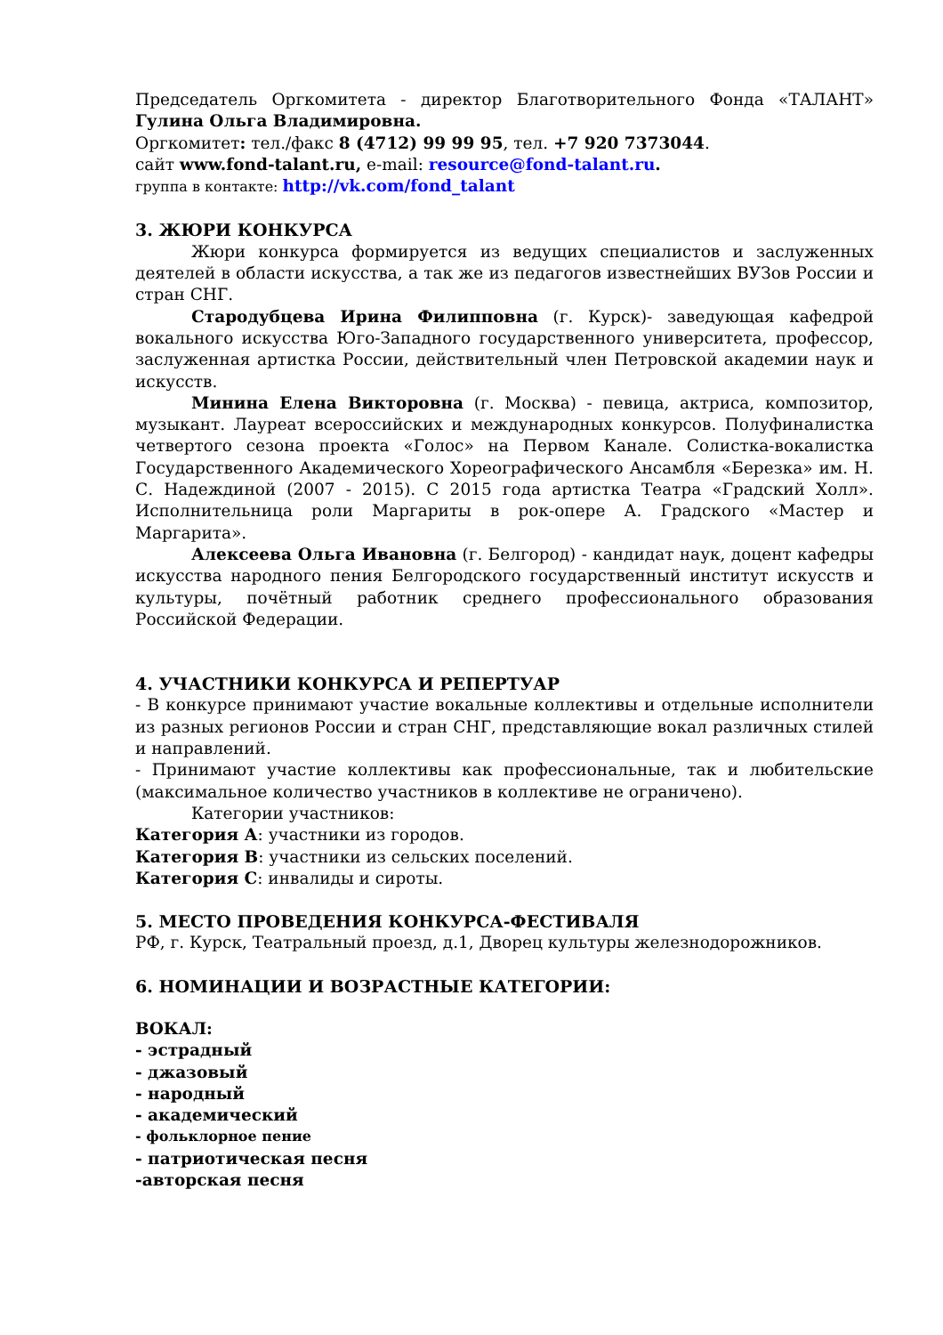Председатель Оргкомитета - директор Благотворительного Фонда «ТАЛАНТ» Гулина Ольга Владимировна.
Оргкомитет: тел./факс 8 (4712) 99 99 95, тел. +7 920 7373044.
сайт www.fond-talant.ru, e-mail: resource@fond-talant.ru.
группа в контакте: http://vk.com/fond_talant
3. ЖЮРИ КОНКУРСА
Жюри конкурса формируется из ведущих специалистов и заслуженных деятелей в области искусства, а так же из педагогов известнейших ВУЗов России и стран СНГ.
Стародубцева Ирина Филипповна (г. Курск)- заведующая кафедрой вокального искусства Юго-Западного государственного университета, профессор, заслуженная артистка России, действительный член Петровской академии наук и искусств.
Минина Елена Викторовна (г. Москва) - певица, актриса, композитор, музыкант. Лауреат всероссийских и международных конкурсов. Полуфиналистка четвертого сезона проекта «Голос» на Первом Канале. Солистка-вокалистка Государственного Академического Хореографического Ансамбля «Березка» им. Н. С. Надеждиной (2007 - 2015). С 2015 года артистка Театра «Градский Холл». Исполнительница роли Маргариты в рок-опере А. Градского «Мастер и Маргарита».
Алексеева Ольга Ивановна (г. Белгород) - кандидат наук, доцент кафедры искусства народного пения Белгородского государственный институт искусств и культуры, почётный работник среднего профессионального образования Российской Федерации.
4. УЧАСТНИКИ КОНКУРСА И РЕПЕРТУАР
- В конкурсе принимают участие вокальные коллективы и отдельные исполнители из разных регионов России и стран СНГ, представляющие вокал различных стилей и направлений.
- Принимают участие коллективы как профессиональные, так и любительские (максимальное количество участников в коллективе не ограничено).
Категории участников:
Категория А: участники из городов.
Категория В: участники из сельских поселений.
Категория С: инвалиды и сироты.
5. МЕСТО ПРОВЕДЕНИЯ КОНКУРСА-ФЕСТИВАЛЯ
РФ, г. Курск, Театральный проезд, д.1, Дворец культуры железнодорожников.
6. НОМИНАЦИИ И ВОЗРАСТНЫЕ КАТЕГОРИИ:
ВОКАЛ:
- эстрадный
- джазовый
- народный
- академический
- фольклорное пение
- патриотическая песня
-авторская песня